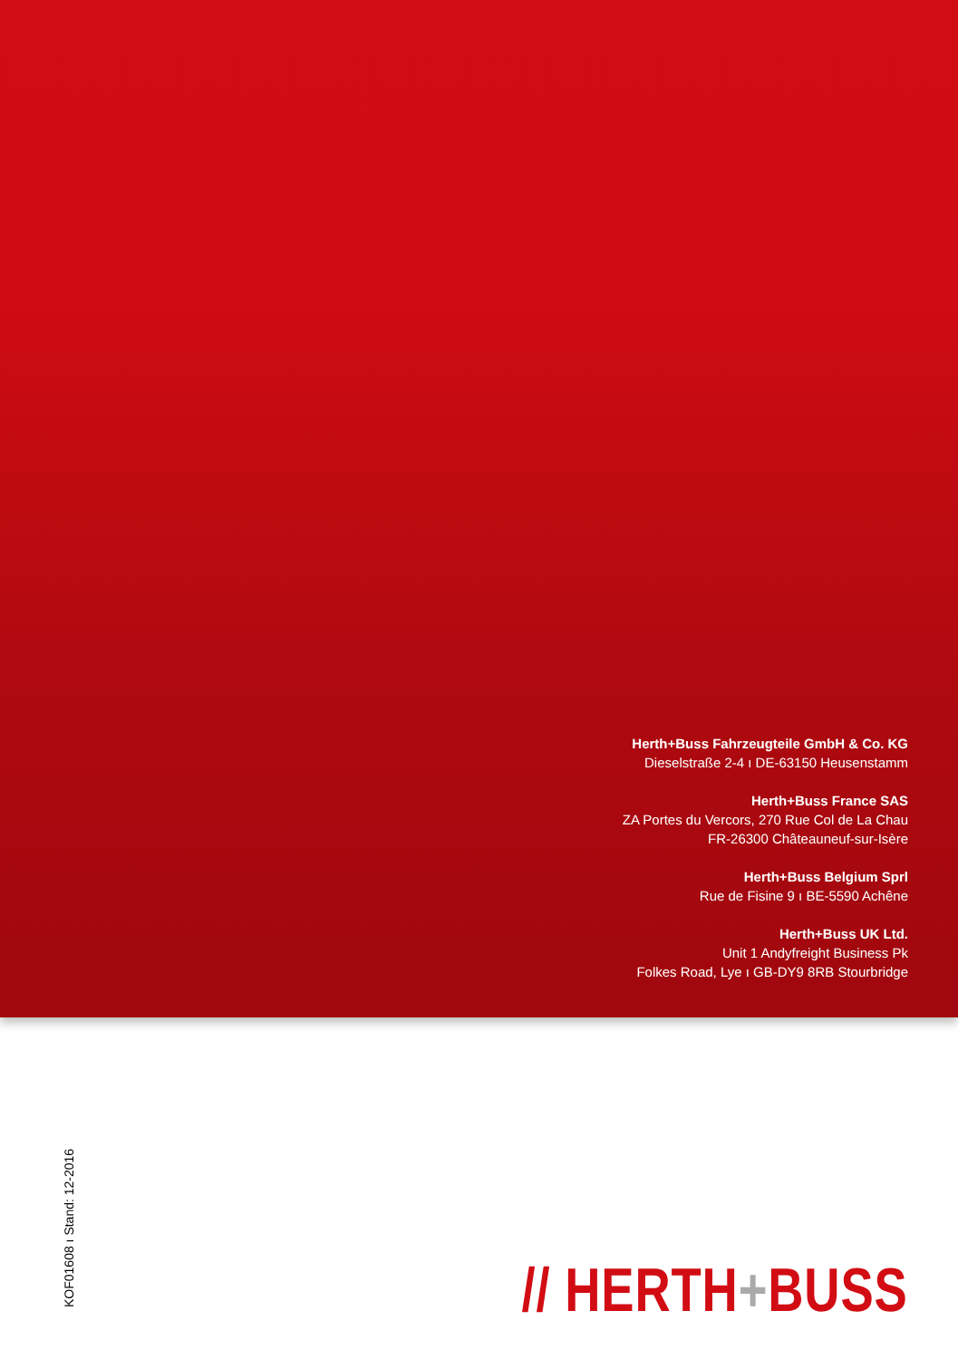Herth+Buss Fahrzeugteile GmbH & Co. KG
Dieselstraße 2-4 ı DE-63150 Heusenstamm
Herth+Buss France SAS
ZA Portes du Vercors, 270 Rue Col de La Chau
FR-26300 Châteauneuf-sur-Isère
Herth+Buss Belgium Sprl
Rue de Fisine 9 ı BE-5590 Achêne
Herth+Buss UK Ltd.
Unit 1 Andyfreight Business Pk
Folkes Road, Lye ı GB-DY9 8RB Stourbridge
KOF01608 ı Stand: 12-2016 // HERTH+BUSS